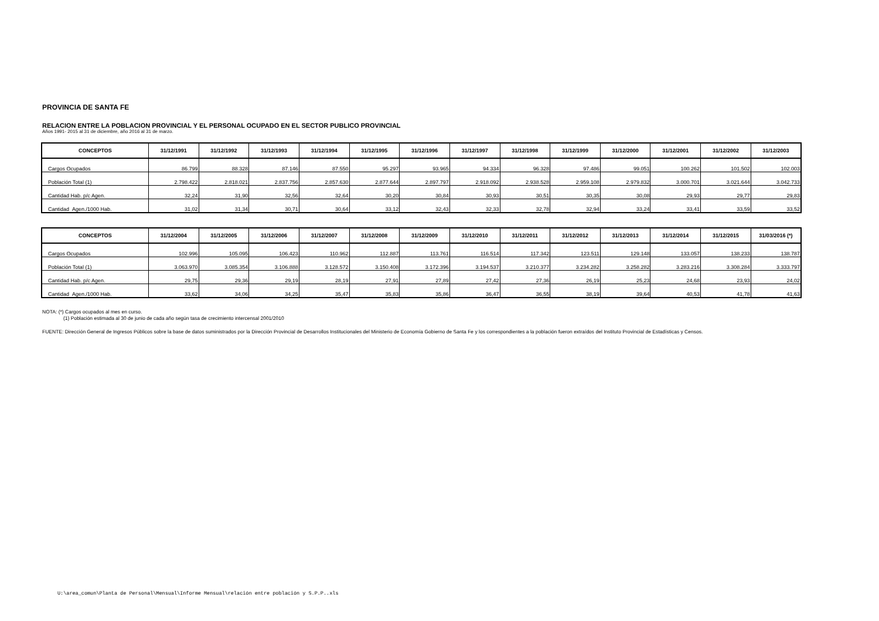PROVINCIA DE SANTA FE
RELACION ENTRE LA POBLACION PROVINCIAL Y EL PERSONAL OCUPADO EN EL SECTOR PUBLICO PROVINCIAL
Años 1991- 2015 al 31 de diciembre, año 2016 al 31 de marzo.
| CONCEPTOS | 31/12/1991 | 31/12/1992 | 31/12/1993 | 31/12/1994 | 31/12/1995 | 31/12/1996 | 31/12/1997 | 31/12/1998 | 31/12/1999 | 31/12/2000 | 31/12/2001 | 31/12/2002 | 31/12/2003 |
| --- | --- | --- | --- | --- | --- | --- | --- | --- | --- | --- | --- | --- | --- |
| Cargos Ocupados | 86.799 | 88.328 | 87.146 | 87.550 | 95.297 | 93.965 | 94.334 | 96.328 | 97.486 | 99.051 | 100.262 | 101.502 | 102.003 |
| Población Total (1) | 2.798.422 | 2.818.021 | 2.837.756 | 2.857.630 | 2.877.644 | 2.897.797 | 2.918.092 | 2.938.528 | 2.959.108 | 2.979.832 | 3.000.701 | 3.021.644 | 3.042.733 |
| Cantidad Hab. p/c Agen. | 32,24 | 31,90 | 32,56 | 32,64 | 30,20 | 30,84 | 30,93 | 30,51 | 30,35 | 30,08 | 29,93 | 29,77 | 29,83 |
| Cantidad Agen./1000 Hab. | 31,02 | 31,34 | 30,71 | 30,64 | 33,12 | 32,43 | 32,33 | 32,78 | 32,94 | 33,24 | 33,41 | 33,59 | 33,52 |
| CONCEPTOS | 31/12/2004 | 31/12/2005 | 31/12/2006 | 31/12/2007 | 31/12/2008 | 31/12/2009 | 31/12/2010 | 31/12/2011 | 31/12/2012 | 31/12/2013 | 31/12/2014 | 31/12/2015 | 31/03/2016 (*) |
| --- | --- | --- | --- | --- | --- | --- | --- | --- | --- | --- | --- | --- | --- |
| Cargos Ocupados | 102.996 | 105.095 | 106.423 | 110.962 | 112.887 | 113.761 | 116.514 | 117.342 | 123.511 | 129.148 | 133.057 | 138.233 | 138.787 |
| Población Total (1) | 3.063.970 | 3.085.354 | 3.106.888 | 3.128.572 | 3.150.408 | 3.172.396 | 3.194.537 | 3.210.377 | 3.234.282 | 3.258.282 | 3.283.216 | 3.308.284 | 3.333.797 |
| Cantidad Hab. p/c Agen. | 29,75 | 29,36 | 29,19 | 28,19 | 27,91 | 27,89 | 27,42 | 27,36 | 26,19 | 25,23 | 24,68 | 23,93 | 24,02 |
| Cantidad Agen./1000 Hab. | 33,62 | 34,06 | 34,25 | 35,47 | 35,83 | 35,86 | 36,47 | 36,55 | 38,19 | 39,64 | 40,53 | 41,78 | 41,63 |
NOTA: (*) Cargos ocupados al mes en curso.
(1) Población estimada al 30 de junio de cada año según tasa de crecimiento intercensal 2001/2010
FUENTE: Dirección General de Ingresos Públicos sobre la base de datos suministrados por la Dirección Provincial de Desarrollos Institucionales del Ministerio de Economía Gobierno de Santa Fe y los correspondientes a la población fueron extraídos del Instituto Provincial de Estadísticas y Censos.
U:\area_comun\Planta de Personal\Mensual\Informe Mensual\relación entre población y S.P.P..xls